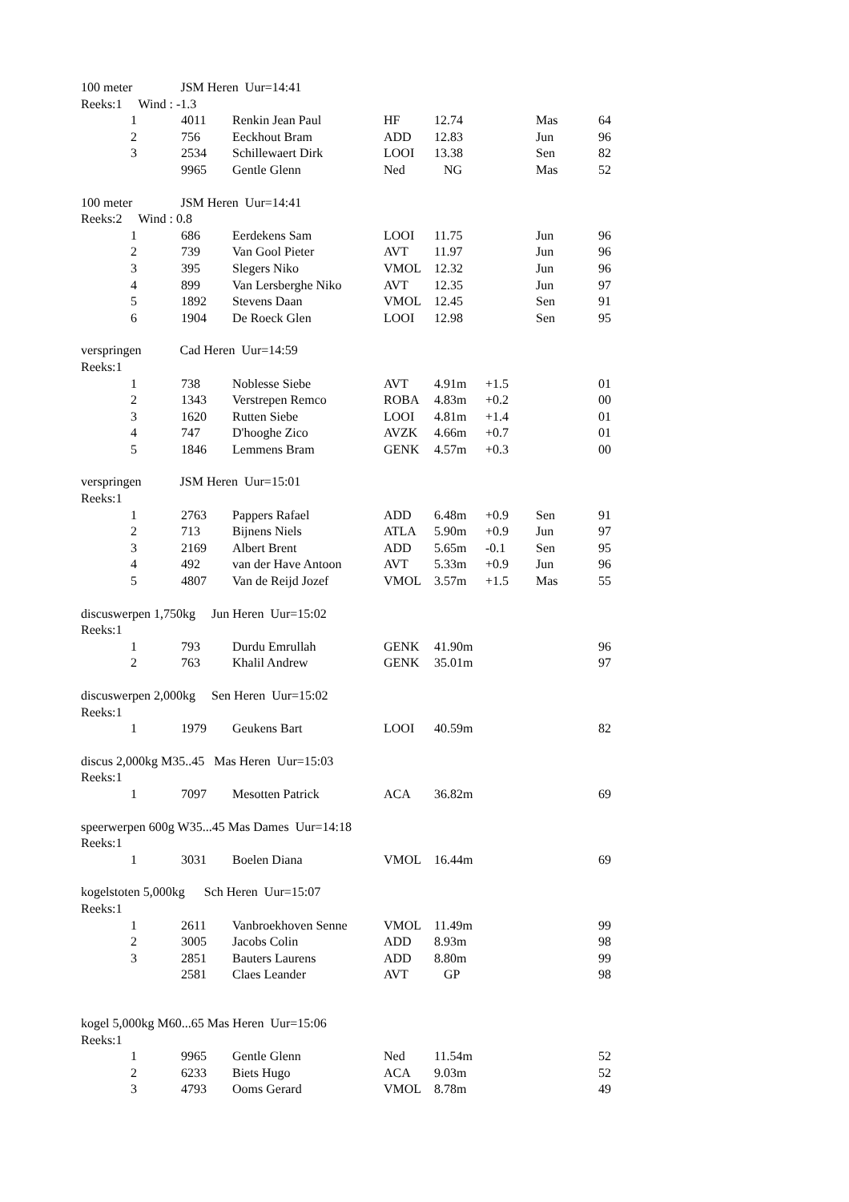| 100 meter JSM Heren Uur=14:41 | | | | | | | | |
| Reeks:1 Wind : -1.3 | | | | | | | | |
| | 1 | 4011 | Renkin Jean Paul | HF | 12.74 | | Mas | 64 |
| | 2 | 756 | Eeckhout Bram | ADD | 12.83 | | Jun | 96 |
| | 3 | 2534 | Schillewaert Dirk | LOOI | 13.38 | | Sen | 82 |
| | | 9965 | Gentle Glenn | Ned | NG | | Mas | 52 |
| 100 meter JSM Heren Uur=14:41 | | | | | | | | |
| Reeks:2 Wind : 0.8 | | | | | | | | |
| | 1 | 686 | Eerdekens Sam | LOOI | 11.75 | | Jun | 96 |
| | 2 | 739 | Van Gool Pieter | AVT | 11.97 | | Jun | 96 |
| | 3 | 395 | Slegers Niko | VMOL | 12.32 | | Jun | 96 |
| | 4 | 899 | Van Lersberghe Niko | AVT | 12.35 | | Jun | 97 |
| | 5 | 1892 | Stevens Daan | VMOL | 12.45 | | Sen | 91 |
| | 6 | 1904 | De Roeck Glen | LOOI | 12.98 | | Sen | 95 |
| verspringen Cad Heren Uur=14:59 | | | | | | | | |
| Reeks:1 | | | | | | | | |
| | 1 | 738 | Noblesse Siebe | AVT | 4.91m | +1.5 | | 01 |
| | 2 | 1343 | Verstrepen Remco | ROBA | 4.83m | +0.2 | | 00 |
| | 3 | 1620 | Rutten Siebe | LOOI | 4.81m | +1.4 | | 01 |
| | 4 | 747 | D'hooghe Zico | AVZK | 4.66m | +0.7 | | 01 |
| | 5 | 1846 | Lemmens Bram | GENK | 4.57m | +0.3 | | 00 |
| verspringen JSM Heren Uur=15:01 | | | | | | | | |
| Reeks:1 | | | | | | | | |
| | 1 | 2763 | Pappers Rafael | ADD | 6.48m | +0.9 | Sen | 91 |
| | 2 | 713 | Bijnens Niels | ATLA | 5.90m | +0.9 | Jun | 97 |
| | 3 | 2169 | Albert Brent | ADD | 5.65m | -0.1 | Sen | 95 |
| | 4 | 492 | van der Have Antoon | AVT | 5.33m | +0.9 | Jun | 96 |
| | 5 | 4807 | Van de Reijd Jozef | VMOL | 3.57m | +1.5 | Mas | 55 |
| discuswerpen 1,750kg Jun Heren Uur=15:02 | | | | | | | | |
| Reeks:1 | | | | | | | | |
| | 1 | 793 | Durdu Emrullah | GENK | 41.90m | | | 96 |
| | 2 | 763 | Khalil Andrew | GENK | 35.01m | | | 97 |
| discuswerpen 2,000kg Sen Heren Uur=15:02 | | | | | | | | |
| Reeks:1 | | | | | | | | |
| | 1 | 1979 | Geukens Bart | LOOI | 40.59m | | | 82 |
| discus 2,000kg M35..45 Mas Heren Uur=15:03 | | | | | | | | |
| Reeks:1 | | | | | | | | |
| | 1 | 7097 | Mesotten Patrick | ACA | 36.82m | | | 69 |
| speerwerpen 600g W35...45 Mas Dames Uur=14:18 | | | | | | | | |
| Reeks:1 | | | | | | | | |
| | 1 | 3031 | Boelen Diana | VMOL | 16.44m | | | 69 |
| kogelstoten 5,000kg Sch Heren Uur=15:07 | | | | | | | | |
| Reeks:1 | | | | | | | | |
| | 1 | 2611 | Vanbroekhoven Senne | VMOL | 11.49m | | | 99 |
| | 2 | 3005 | Jacobs Colin | ADD | 8.93m | | | 98 |
| | 3 | 2851 | Bauters Laurens | ADD | 8.80m | | | 99 |
| | | 2581 | Claes Leander | AVT | GP | | | 98 |
| kogel 5,000kg M60...65 Mas Heren Uur=15:06 | | | | | | | | |
| Reeks:1 | | | | | | | | |
| | 1 | 9965 | Gentle Glenn | Ned | 11.54m | | | 52 |
| | 2 | 6233 | Biets Hugo | ACA | 9.03m | | | 52 |
| | 3 | 4793 | Ooms Gerard | VMOL | 8.78m | | | 49 |